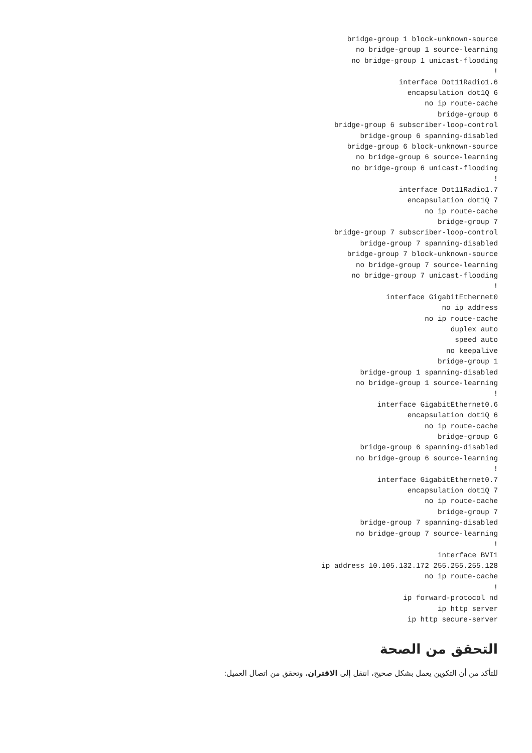bridge-group 1 block-unknown-source
no bridge-group 1 source-learning
no bridge-group 1 unicast-flooding
!
interface Dot11Radio1.6
encapsulation dot1Q 6
no ip route-cache
bridge-group 6
bridge-group 6 subscriber-loop-control
bridge-group 6 spanning-disabled
bridge-group 6 block-unknown-source
no bridge-group 6 source-learning
no bridge-group 6 unicast-flooding
!
interface Dot11Radio1.7
encapsulation dot1Q 7
no ip route-cache
bridge-group 7
bridge-group 7 subscriber-loop-control
bridge-group 7 spanning-disabled
bridge-group 7 block-unknown-source
no bridge-group 7 source-learning
no bridge-group 7 unicast-flooding
!
interface GigabitEthernet0
no ip address
no ip route-cache
duplex auto
speed auto
no keepalive
bridge-group 1
bridge-group 1 spanning-disabled
no bridge-group 1 source-learning
!
interface GigabitEthernet0.6
encapsulation dot1Q 6
no ip route-cache
bridge-group 6
bridge-group 6 spanning-disabled
no bridge-group 6 source-learning
!
interface GigabitEthernet0.7
encapsulation dot1Q 7
no ip route-cache
bridge-group 7
bridge-group 7 spanning-disabled
no bridge-group 7 source-learning
!
interface BVI1
ip address 10.105.132.172 255.255.255.128
no ip route-cache
!
ip forward-protocol nd
ip http server
ip http secure-server
التحقق من الصحة
للتأكد من أن التكوين يعمل بشكل صحيح، انتقل إلى الاقتران، وتحقق من اتصال العميل: